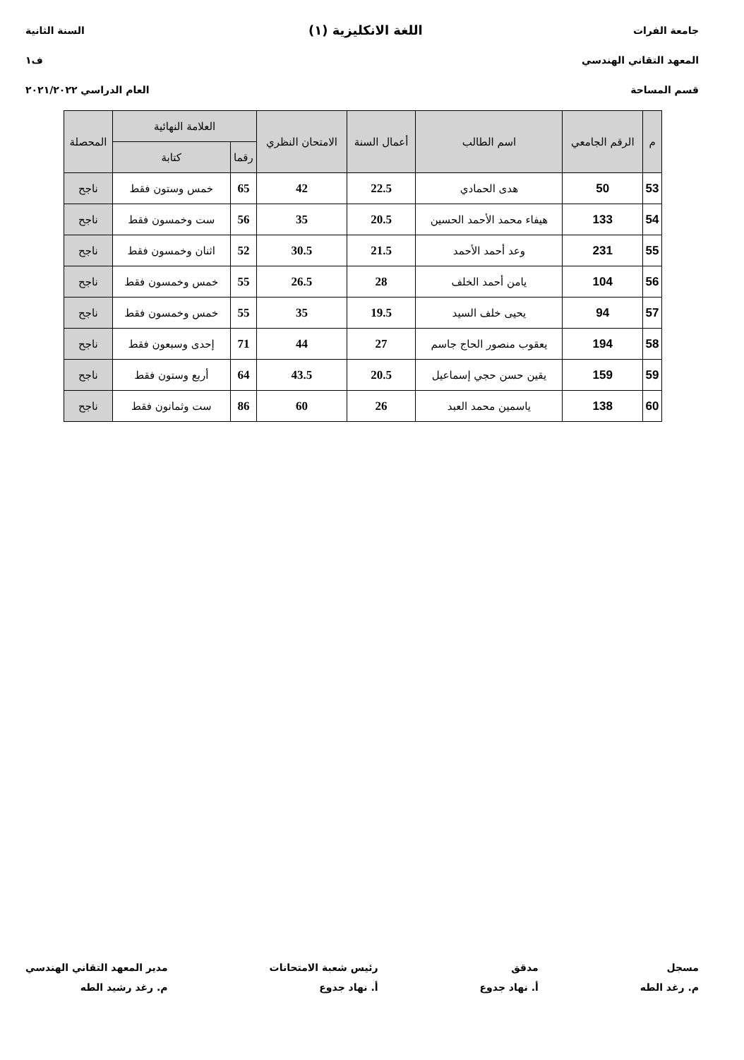جامعة الفرات
المعهد التقاني الهندسي
قسم المساحة
اللغة الانكليزية (١)
السنة الثانية
ف١
العام الدراسي ٢٠٢١/٢٠٢٢
| م | الرقم الجامعي | اسم الطالب | أعمال السنة | الامتحان النظري | العلامة النهائية | | المحصلة |
| --- | --- | --- | --- | --- | --- | --- | --- |
| | | | | | رقما | كتابة | |
| 53 | 50 | هدى الحمادي | 22.5 | 42 | 65 | خمس وستون فقط | ناجح |
| 54 | 133 | هيفاء محمد الأحمد الحسين | 20.5 | 35 | 56 | ست وخمسون فقط | ناجح |
| 55 | 231 | وعد أحمد الأحمد | 21.5 | 30.5 | 52 | اثنان وخمسون فقط | ناجح |
| 56 | 104 | يامن أحمد الخلف | 28 | 26.5 | 55 | خمس وخمسون فقط | ناجح |
| 57 | 94 | يحيى خلف السيد | 19.5 | 35 | 55 | خمس وخمسون فقط | ناجح |
| 58 | 194 | يعقوب منصور الحاج جاسم | 27 | 44 | 71 | إحدى وسبعون فقط | ناجح |
| 59 | 159 | يقين حسن حجي إسماعيل | 20.5 | 43.5 | 64 | أربع وستون فقط | ناجح |
| 60 | 138 | ياسمين محمد العبد | 26 | 60 | 86 | ست وثمانون فقط | ناجح |
مسجل
م. رغد الطه
مدقق
أ. نهاد جدوع
رئيس شعبة الامتحانات
أ. نهاد جدوع
مدير المعهد التقاني الهندسي
م. رغد رشيد الطه